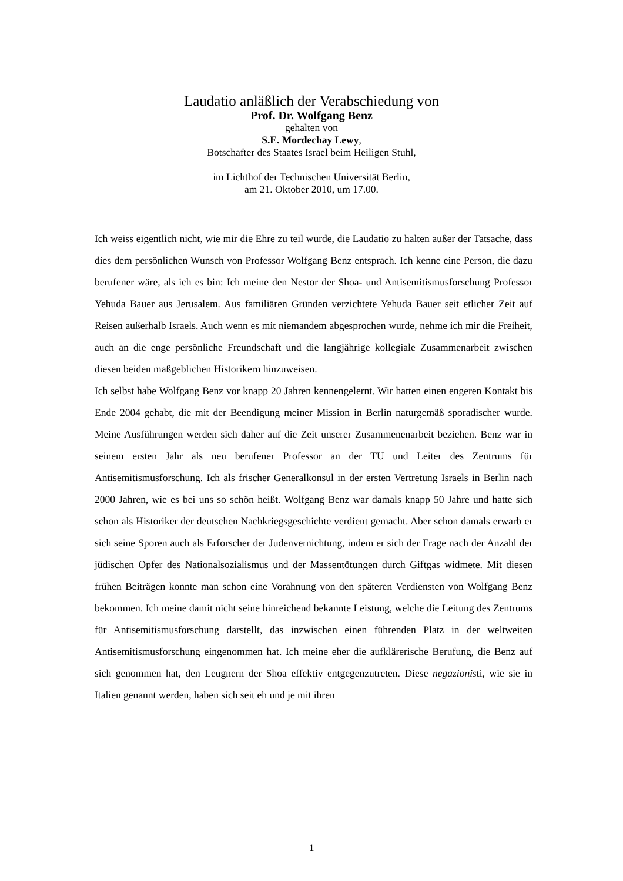Laudatio anläßlich der Verabschiedung von
Prof. Dr. Wolfgang Benz
gehalten von
S.E. Mordechay Lewy,
Botschafter des Staates Israel beim Heiligen Stuhl,
im Lichthof der Technischen Universität Berlin,
am 21. Oktober 2010, um 17.00.
Ich weiss eigentlich nicht, wie mir die Ehre zu teil wurde, die Laudatio zu halten außer der Tatsache, dass dies dem persönlichen Wunsch von Professor Wolfgang Benz entsprach. Ich kenne eine Person, die dazu berufener wäre, als ich es bin: Ich meine den Nestor der Shoa- und Antisemitismusforschung Professor Yehuda Bauer aus Jerusalem. Aus familiären Gründen verzichtete Yehuda Bauer seit etlicher Zeit auf Reisen außerhalb Israels. Auch wenn es mit niemandem abgesprochen wurde, nehme ich mir die Freiheit, auch an die enge persönliche Freundschaft und die langjährige kollegiale Zusammenarbeit zwischen diesen beiden maßgeblichen Historikern hinzuweisen.
Ich selbst habe Wolfgang Benz vor knapp 20 Jahren kennengelernt. Wir hatten einen engeren Kontakt bis Ende 2004 gehabt, die mit der Beendigung meiner Mission in Berlin naturgemäß sporadischer wurde. Meine Ausführungen werden sich daher auf die Zeit unserer Zusammenenarbeit beziehen. Benz war in seinem ersten Jahr als neu berufener Professor an der TU und Leiter des Zentrums für Antisemitismusforschung. Ich als frischer Generalkonsul in der ersten Vertretung Israels in Berlin nach 2000 Jahren, wie es bei uns so schön heißt. Wolfgang Benz war damals knapp 50 Jahre und hatte sich schon als Historiker der deutschen Nachkriegsgeschichte verdient gemacht. Aber schon damals erwarb er sich seine Sporen auch als Erforscher der Judenvernichtung, indem er sich der Frage nach der Anzahl der jüdischen Opfer des Nationalsozialismus und der Massentötungen durch Giftgas widmete. Mit diesen frühen Beiträgen konnte man schon eine Vorahnung von den späteren Verdiensten von Wolfgang Benz bekommen. Ich meine damit nicht seine hinreichend bekannte Leistung, welche die Leitung des Zentrums für Antisemitismusforschung darstellt, das inzwischen einen führenden Platz in der weltweiten Antisemitismusforschung eingenommen hat. Ich meine eher die aufklärerische Berufung, die Benz auf sich genommen hat, den Leugnern der Shoa effektiv entgegenzutreten. Diese negazionisti, wie sie in Italien genannt werden, haben sich seit eh und je mit ihren
1